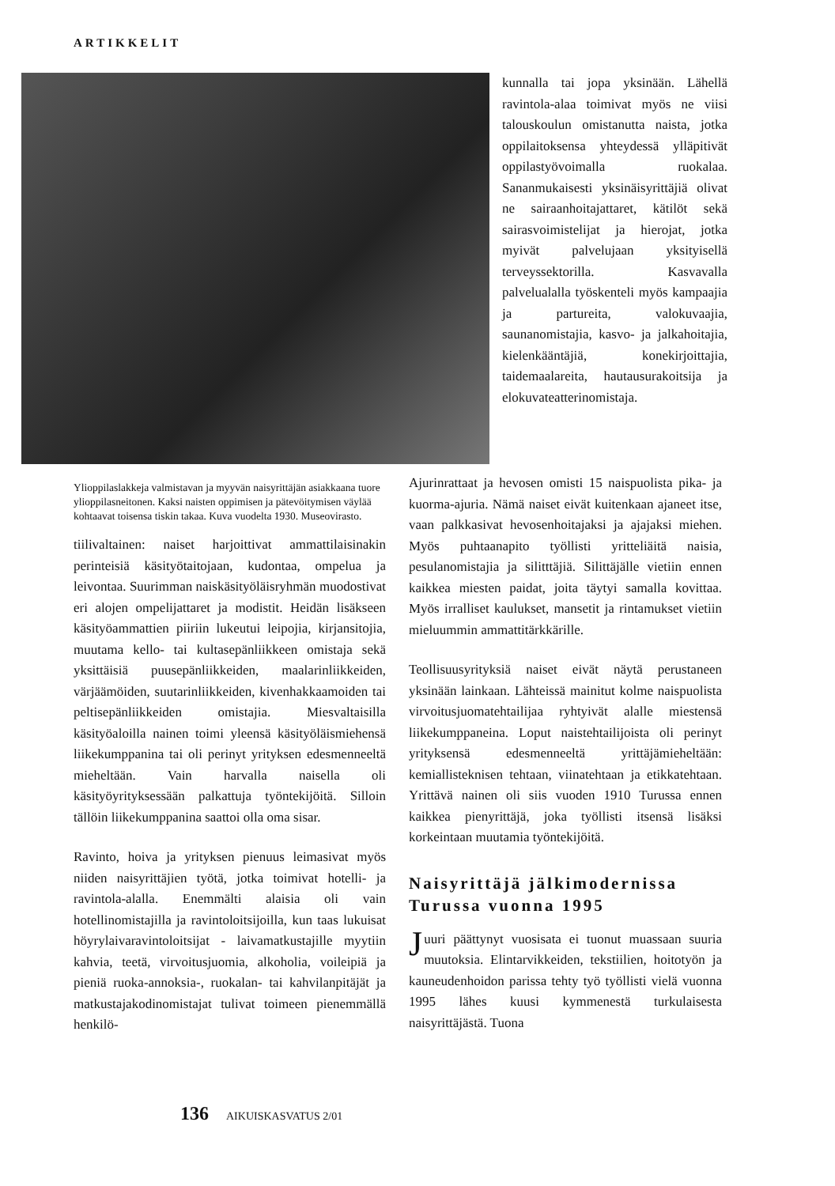ARTIKKELIT
kunnalla tai jopa yksinään. Lähellä ravintola-alaa toimivat myös ne viisi talouskoulun omistanutta naista, jotka oppilaitoksensa yhteydessä ylläpitivät oppilastyövoimalla ruokalaa. Sananmukaisesti yksinäisyrittäjiä olivat ne sairaanhoitajattaret, kätilöt sekä sairasvoimistelijat ja hierojat, jotka myivät palvelujaan yksityisellä terveyssektorilla. Kasvavalla palvelualalla työskenteli myös kampaajia ja partureita, valokuvaajia, saunanomistajia, kasvo- ja jalkahoitajia, kielenkääntäjiä, konekirjoittajia, taidemaalareita, hautausurakoitsija ja elokuvateatterinomistaja.
Ylioppilaslakkeja valmistavan ja myyvän naisyrittäjän asiakkaana tuore ylioppilasneitonen. Kaksi naisten oppimisen ja pätevöitymisen väylää kohtaavat toisensa tiskin takaa. Kuva vuodelta 1930. Museovirasto.
tiilivaltainen: naiset harjoittivat ammattilaisinakin perinteisiä käsityötaitojaan, kudontaa, ompelua ja leivontaa. Suurimman naiskäsityöläisryhmän muodostivat eri alojen ompelijattaret ja modistit. Heidän lisäkseen käsityöammattien piiriin lukeutui leipojia, kirjansitojia, muutama kello- tai kultasepänliikkeen omistaja sekä yksittäisiä puusepänliikkeiden, maalarinliikkeiden, värjäämöiden, suutarinliikkeiden, kivenhakkaamoiden tai peltisepänliikkeiden omistajia. Miesvaltaisilla käsityöaloilla nainen toimi yleensä käsityöläismiehensä liikekumppanina tai oli perinyt yrityksen edesmenneeltä mieheltään. Vain harvalla naisella oli käsityöyrityksessään palkattuja työntekijöitä. Silloin tällöin liikekumppanina saattoi olla oma sisar.
Ravinto, hoiva ja yrityksen pienuus leimasivat myös niiden naisyrittäjien työtä, jotka toimivat hotelli- ja ravintola-alalla. Enemmälti alaisia oli vain hotellinomistajilla ja ravintoloitsijoilla, kun taas lukuisat höyrylaivaravintoloitsijat - laivamatkustajille myytiin kahvia, teetä, virvoitusjuomia, alkoholia, voileipiä ja pieniä ruoka-annoksia-, ruokalan- tai kahvilanpitäjät ja matkustajakodinomistajat tulivat toimeen pienemmällä henkilö-
Ajurinrattaat ja hevosen omisti 15 naispuolista pika- ja kuorma-ajuria. Nämä naiset eivät kuitenkaan ajaneet itse, vaan palkkasivat hevosenhoitajaksi ja ajajaksi miehen. Myös puhtaanapito työllisti yritteliäitä naisia, pesulanomistajia ja silitttäjiä. Silittäjälle vietiin ennen kaikkea miesten paidat, joita täytyi samalla kovittaa. Myös irralliset kaulukset, mansetit ja rintamukset vietiin mieluummin ammattitärkkärille.
Teollisuusyrityksiä naiset eivät näytä perustaneen yksinään lainkaan. Lähteissä mainitut kolme naispuolista virvoitusjuomatehtailijaa ryhtyivät alalle miestensä liikekumppaneina. Loput naistehtailijoista oli perinyt yrityksensä edesmenneeltä yrittäjämieheltään: kemiallisteknisen tehtaan, viinatehtaan ja etikkatehtaan. Yrittävä nainen oli siis vuoden 1910 Turussa ennen kaikkea pienyrittäjä, joka työllisti itsensä lisäksi korkeintaan muutamia työntekijöitä.
Naisyrittäjä jälkimodernissa Turussa vuonna 1995
Juuri päättynyt vuosisata ei tuonut muassaan suuria muutoksia. Elintarvikkeiden, tekstiilien, hoitotyön ja kauneudenhoidon parissa tehty työ työllisti vielä vuonna 1995 lähes kuusi kymmenestä turkulaisesta naisyrittäjästä. Tuona
136 AIKUISKASVATUS 2/01